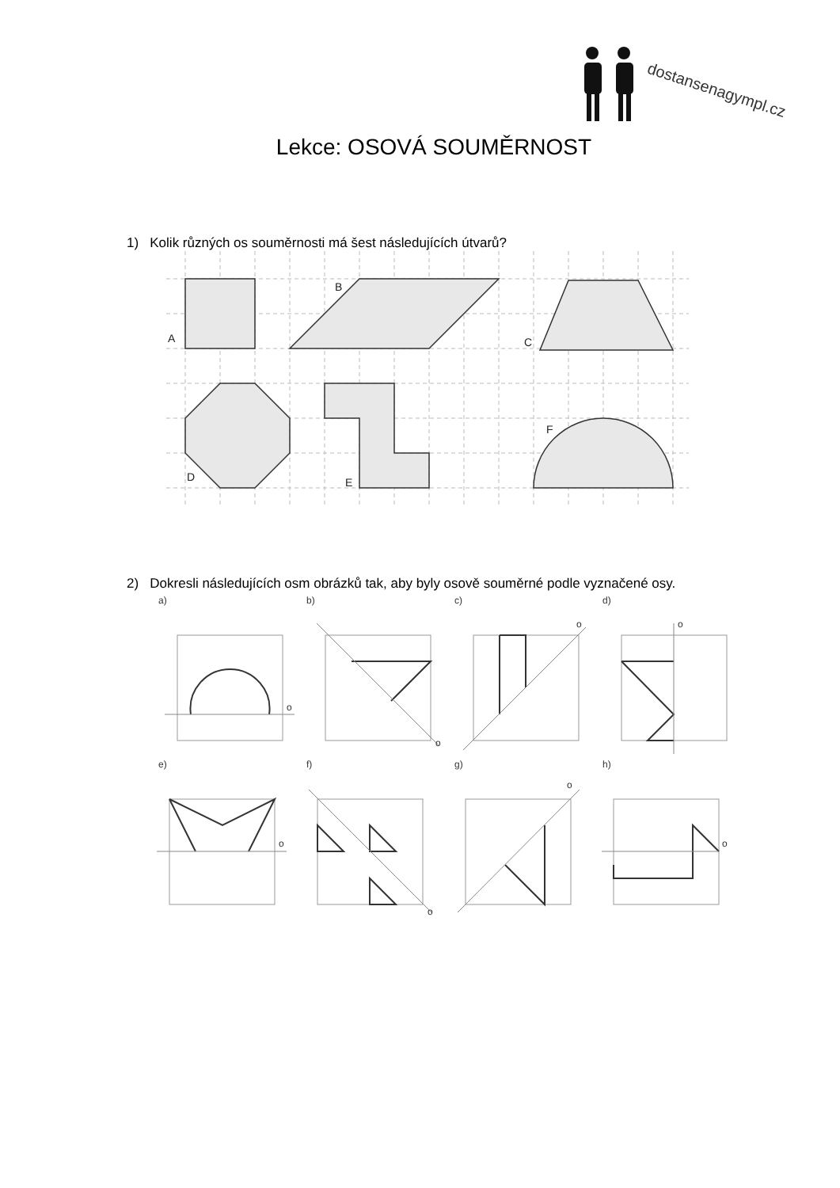dostansenagympl.cz
Lekce: OSOVÁ SOUMĚRNOST
1) Kolik různých os souměrnosti má šest následujících útvarů?
A
B
C
D
E
F
2) Dokresli následujících osm obrázků tak, aby byly osově souměrné podle vyznačené osy.
a)
b)
c)
d)
e)
f)
g)
h)
o
o
o
o
o
o
o
o